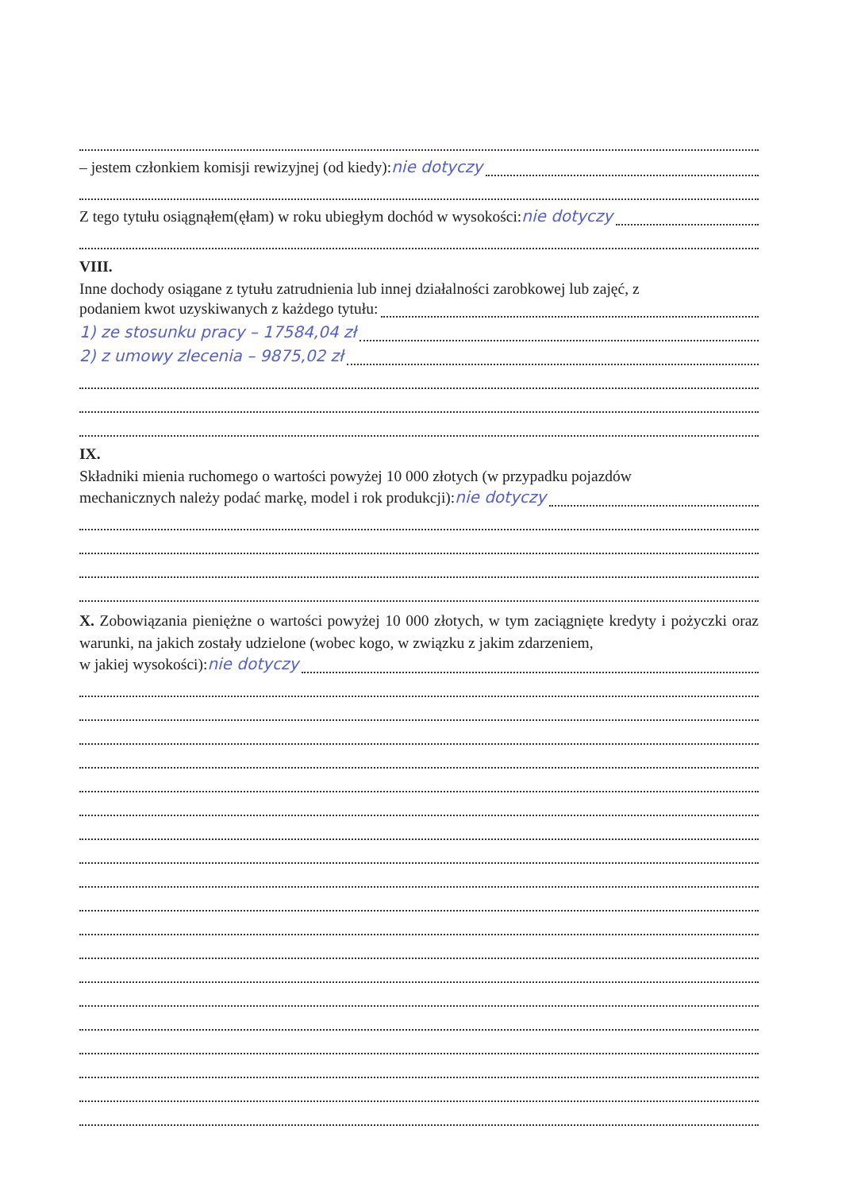– jestem członkiem komisji rewizyjnej (od kiedy): nie dotyczy
Z tego tytułu osiągnąłem(ęłam) w roku ubiegłym dochód w wysokości: nie dotyczy
VIII.
Inne dochody osiągane z tytułu zatrudnienia lub innej działalności zarobkowej lub zajęć, z
podaniem kwot uzyskiwanych z każdego tytułu:
1) ze stosunku pracy – 17584,04 zł
2) z umowy zlecenia – 9875,02 zł
IX.
Składniki mienia ruchomego o wartości powyżej 10 000 złotych (w przypadku pojazdów
mechanicznych należy podać markę, model i rok produkcji): nie dotyczy
X. Zobowiązania pieniężne o wartości powyżej 10 000 złotych, w tym zaciągnięte kredyty i pożyczki oraz warunki, na jakich zostały udzielone (wobec kogo, w związku z jakim zdarzeniem,
w jakiej wysokości): nie dotyczy